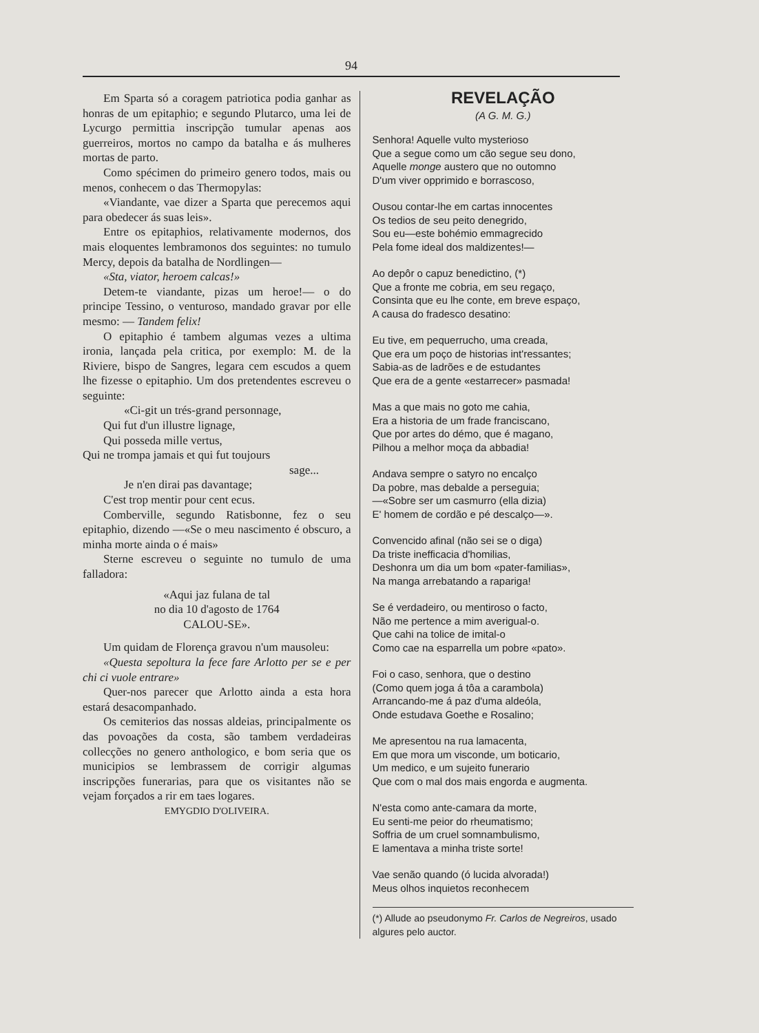94
Em Sparta só a coragem patriotica podia ganhar as honras de um epitaphio; e segundo Plutarco, uma lei de Lycurgo permittia inscripção tumular apenas aos guerreiros, mortos no campo da batalha e ás mulheres mortas de parto.
Como spécimen do primeiro genero todos, mais ou menos, conhecem o das Thermopylas:
«Viandante, vae dizer a Sparta que perecemos aqui para obedecer ás suas leis».
Entre os epitaphios, relativamente modernos, dos mais eloquentes lembramonos dos seguintes: no tumulo Mercy, depois da batalha de Nordlingen—
«Sta, viator, heroem calcas!»
Detem-te viandante, pizas um heroe!— o do principe Tessino, o venturoso, mandado gravar por elle mesmo: — Tandem felix!
O epitaphio é tambem algumas vezes a ultima ironia, lançada pela critica, por exemplo: M. de la Riviere, bispo de Sangres, legara cem escudos a quem lhe fizesse o epitaphio. Um dos pretendentes escreveu o seguinte:
«Ci-git un trés-grand personnage,
Qui fut d'un illustre lignage,
Qui posseda mille vertus,
Qui ne trompa jamais et qui fut toujours
sage...
Je n'en dirai pas davantage;
C'est trop mentir pour cent ecus.
Comberville, segundo Ratisbonne, fez o seu epitaphio, dizendo —«Se o meu nascimento é obscuro, a minha morte ainda o é mais»
Sterne escreveu o seguinte no tumulo de uma falladora:
«Aqui jaz fulana de tal
no dia 10 d'agosto de 1764
CALOU-SE».
Um quidam de Florença gravou n'um mausoleu:
«Questa sepoltura la fece fare Arlotto per se e per chi ci vuole entrare»
Quer-nos parecer que Arlotto ainda a esta hora estará desacompanhado.
Os cemiterios das nossas aldeias, principalmente os das povoações da costa, são tambem verdadeiras collecções no genero anthologico, e bom seria que os municipios se lembrassem de corrigir algumas inscripções funerarias, para que os visitantes não se vejam forçados a rir em taes logares.
EMYGDIO D'OLIVEIRA.
REVELAÇÃO
(A G. M. G.)
Senhora! Aquelle vulto mysterioso
Que a segue como um cão segue seu dono,
Aquelle monge austero que no outomno
D'um viver opprimido e borrascoso,
Ousou contar-lhe em cartas innocentes
Os tedios de seu peito denegrido,
Sou eu—este bohémio emmagrecido
Pela fome ideal dos maldizentes!—
Ao depôr o capuz benedictino, (*)
Que a fronte me cobria, em seu regaço,
Consinta que eu lhe conte, em breve espaço,
A causa do fradesco desatino:
Eu tive, em pequerrucho, uma creada,
Que era um poço de historias int'ressantes;
Sabia-as de ladrões e de estudantes
Que era de a gente «estarrecer» pasmada!
Mas a que mais no goto me cahia,
Era a historia de um frade franciscano,
Que por artes do démo, que é magano,
Pilhou a melhor moça da abbadia!
Andava sempre o satyro no encalço
Da pobre, mas debalde a perseguia;
—«Sobre ser um casmurro (ella dizia)
E' homem de cordão e pé descalço—».
Convencido afinal (não sei se o diga)
Da triste inefficacia d'homilias,
Deshonra um dia um bom «pater-familias»,
Na manga arrebatando a rapariga!
Se é verdadeiro, ou mentiroso o facto,
Não me pertence a mim averigual-o.
Que cahi na tolice de imital-o
Como cae na esparrella um pobre «pato».
Foi o caso, senhora, que o destino
(Como quem joga á tôa a carambola)
Arrancando-me á paz d'uma aldeóla,
Onde estudava Goethe e Rosalino;
Me apresentou na rua lamacenta,
Em que mora um visconde, um boticario,
Um medico, e um sujeito funerario
Que com o mal dos mais engorda e augmenta.
N'esta como ante-camara da morte,
Eu senti-me peior do rheumatismo;
Soffria de um cruel somnambulismo,
E lamentava a minha triste sorte!
Vae senão quando (ó lucida alvorada!)
Meus olhos inquietos reconhecem
(*) Allude ao pseudonymo Fr. Carlos de Negreiros, usado algures pelo auctor.